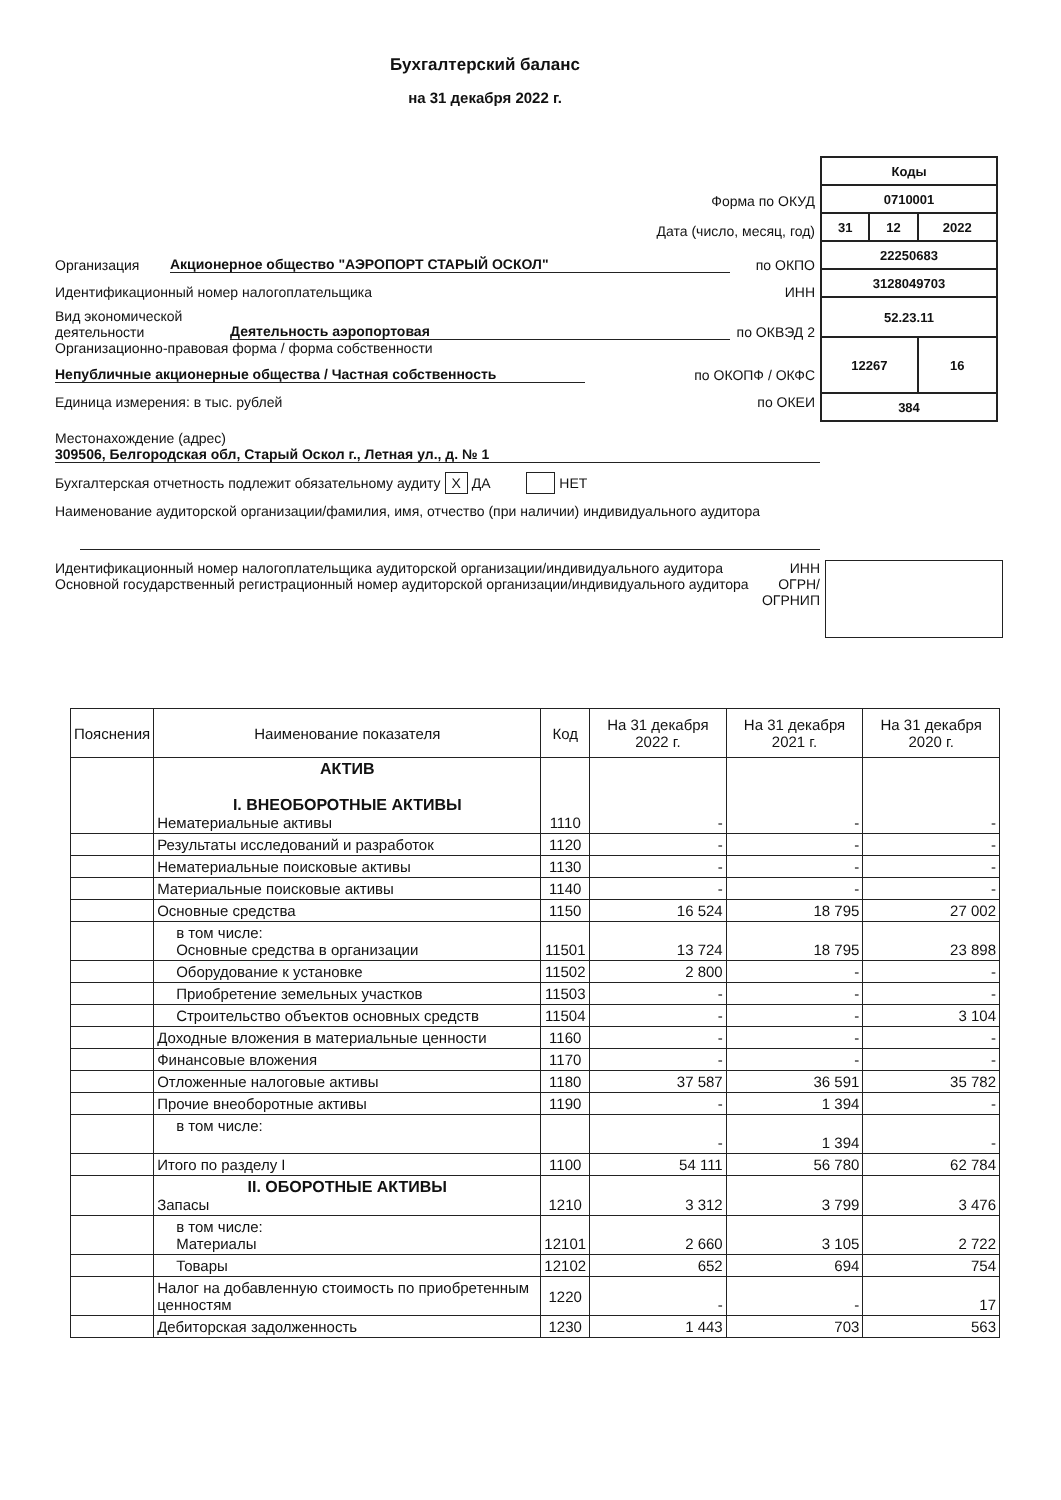Бухгалтерский баланс
на 31 декабря 2022 г.
Форма по ОКУД
Дата (число, месяц, год)
Организация Акционерное общество "АЭРОПОРТ СТАРЫЙ ОСКОЛ" по ОКПО
Идентификационный номер налогоплательщика ИНН
Вид экономической деятельности Деятельность аэропортовая по ОКВЭД 2
Организационно-правовая форма / форма собственности
Непубличные акционерные общества / Частная собственность по ОКОПФ / ОКФС
Единица измерения: в тыс. рублей по ОКЕИ
| Коды | | |
| 0710001 | | |
| 31 | 12 | 2022 |
| 22250683 | | |
| 3128049703 | | |
| 52.23.11 | | |
| 12267 | | 16 |
| 384 | | |
Местонахождение (адрес)
309506, Белгородская обл, Старый Оскол г., Летная ул., д. № 1
Бухгалтерская отчетность подлежит обязательному аудиту X ДА НЕТ
Наименование аудиторской организации/фамилия, имя, отчество (при наличии) индивидуального аудитора
Идентификационный номер налогоплательщика аудиторской организации/индивидуального аудитора
Основной государственный регистрационный номер аудиторской организации/индивидуального аудитора
ИНН
ОГРН/ ОГРНИП
| Пояснения | Наименование показателя | Код | На 31 декабря 2022 г. | На 31 декабря 2021 г. | На 31 декабря 2020 г. |
| --- | --- | --- | --- | --- | --- |
| | АКТИВ I. ВНЕОБОРОТНЫЕ АКТИВЫ Нематериальные активы | 1110 | - | - | - |
| | Результаты исследований и разработок | 1120 | - | - | - |
| | Нематериальные поисковые активы | 1130 | - | - | - |
| | Материальные поисковые активы | 1140 | - | - | - |
| | Основные средства | 1150 | 16 524 | 18 795 | 27 002 |
| | в том числе: Основные средства в организации | 11501 | 13 724 | 18 795 | 23 898 |
| | Оборудование к установке | 11502 | 2 800 | - | - |
| | Приобретение земельных участков | 11503 | - | - | - |
| | Строительство объектов основных средств | 11504 | - | - | 3 104 |
| | Доходные вложения в материальные ценности | 1160 | - | - | - |
| | Финансовые вложения | 1170 | - | - | - |
| | Отложенные налоговые активы | 1180 | 37 587 | 36 591 | 35 782 |
| | Прочие внеоборотные активы | 1190 | - | 1 394 | - |
| | в том числе: | | - | 1 394 | - |
| | Итого по разделу I | 1100 | 54 111 | 56 780 | 62 784 |
| | II. ОБОРОТНЫЕ АКТИВЫ Запасы | 1210 | 3 312 | 3 799 | 3 476 |
| | в том числе: Материалы | 12101 | 2 660 | 3 105 | 2 722 |
| | Товары | 12102 | 652 | 694 | 754 |
| | Налог на добавленную стоимость по приобретенным ценностям | 1220 | - | - | 17 |
| | Дебиторская задолженность | 1230 | 1 443 | 703 | 563 |